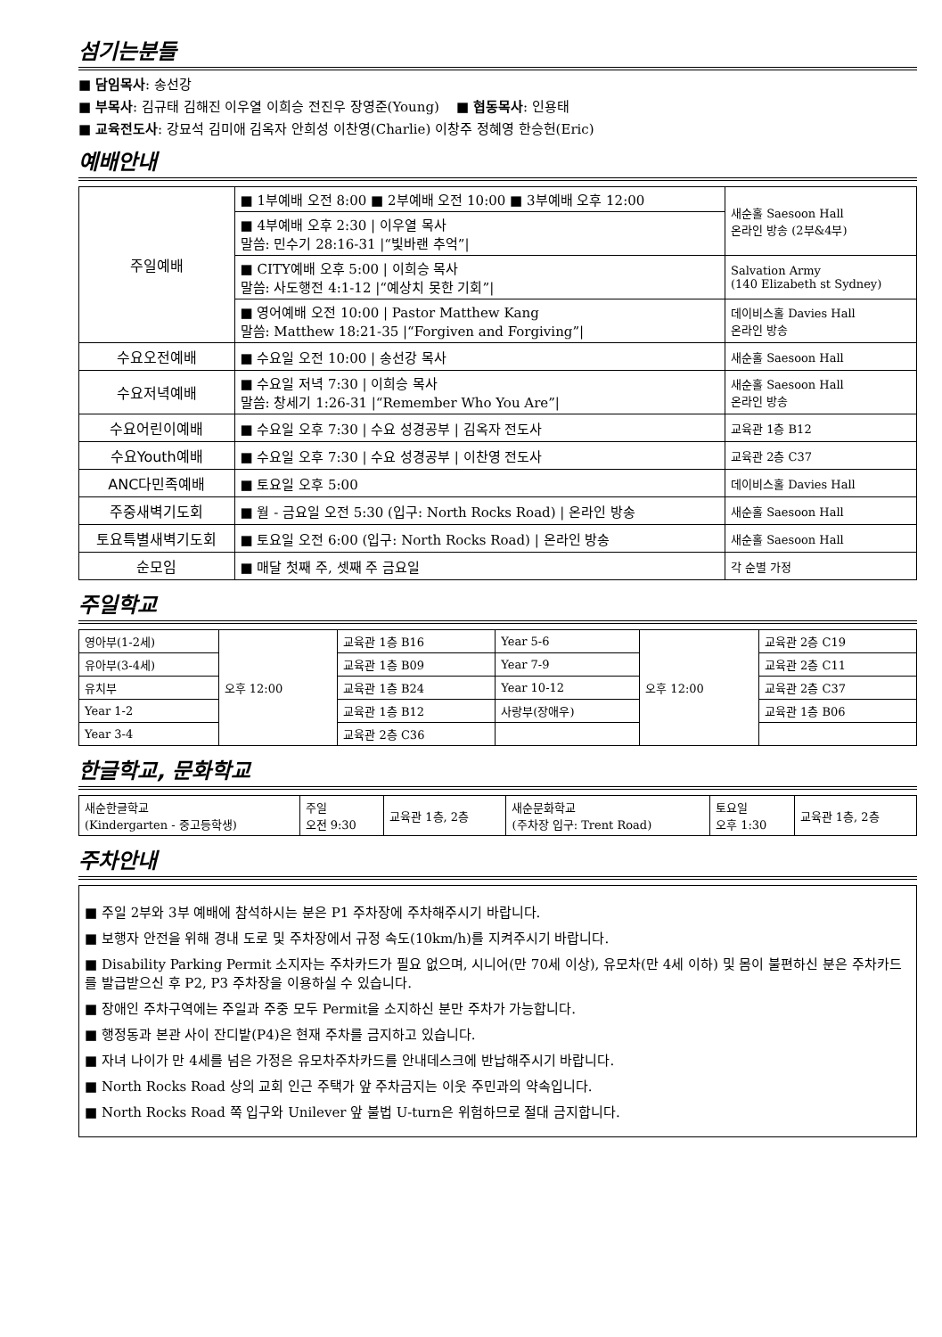섬기는분들
■ 담임목사: 송선강
■ 부목사: 김규태 김해진 이우열 이희승 전진우 장영준(Young) ■ 협동목사: 인용태
■ 교육전도사: 강묘석 김미애 김옥자 안희성 이찬영(Charlie) 이창주 정혜영 한승헌(Eric)
예배안내
| 주일예배 | ■ 1부예배 오전 8:00 ■ 2부예배 오전 10:00 ■ 3부예배 오후 12:00 | 새순홀 Saesoon Hall 온라인 방송 (2부&4부) |
| | ■ 4부예배 오후 2:30 / 이우열 목사 말씀: 민수기 28:16-31 /“빛바랜 추억”/ | |
| | ■ CITY예배 오후 5:00 / 이희승 목사 말씀: 사도행전 4:1-12 /“예상치 못한 기회”/ | Salvation Army (140 Elizabeth st Sydney) |
| | ■ 영어예배 오전 10:00 / Pastor Matthew Kang 말씀: Matthew 18:21-35 /“Forgiven and Forgiving”/ | 데이비스홀 Davies Hall 온라인 방송 |
| 수요오전예배 | ■ 수요일 오전 10:00 / 송선강 목사 | 새순홀 Saesoon Hall |
| 수요저녁예배 | ■ 수요일 저녁 7:30 / 이희승 목사 말씀: 창세기 1:26-31 /“Remember Who You Are”/ | 새순홀 Saesoon Hall 온라인 방송 |
| 수요어린이예배 | ■ 수요일 오후 7:30 / 수요 성경공부 / 김옥자 전도사 | 교육관 1층 B12 |
| 수요Youth예배 | ■ 수요일 오후 7:30 / 수요 성경공부 / 이찬영 전도사 | 교육관 2층 C37 |
| ANC다민족예배 | ■ 토요일 오후 5:00 | 데이비스홀 Davies Hall |
| 주중새벽기도회 | ■ 월 - 금요일 오전 5:30 (입구: North Rocks Road) / 온라인 방송 | 새순홀 Saesoon Hall |
| 토요특별새벽기도회 | ■ 토요일 오전 6:00 (입구: North Rocks Road) / 온라인 방송 | 새순홀 Saesoon Hall |
| 순모임 | ■ 매달 첫째 주, 셋째 주 금요일 | 각 순별 가정 |
주일학교
| 영아부(1-2세) | 오후 12:00 | 교육관 1층 B16 | Year 5-6 | 오후 12:00 | 교육관 2층 C19 |
| 유아부(3-4세) | | 교육관 1층 B09 | Year 7-9 | | 교육관 2층 C11 |
| 유치부 | | 교육관 1층 B24 | Year 10-12 | | 교육관 2층 C37 |
| Year 1-2 | | 교육관 1층 B12 | 사랑부(장애우) | | 교육관 1층 B06 |
| Year 3-4 | | 교육관 2층 C36 | | | |
한글학교, 문화학교
| 새순한글학교 (Kindergarten - 중고등학생) | 주일 오전 9:30 | 교육관 1층, 2층 | 새순문화학교 (주차장 입구: Trent Road) | 토요일 오후 1:30 | 교육관 1층, 2층 |
주차안내
■ 주일 2부와 3부 예배에 참석하시는 분은 P1 주차장에 주차해주시기 바랍니다.
■ 보행자 안전을 위해 경내 도로 및 주차장에서 규정 속도(10km/h)를 지켜주시기 바랍니다.
■ Disability Parking Permit 소지자는 주차카드가 필요 없으며, 시니어(만 70세 이상), 유모차(만 4세 이하) 및 몸이 불편하신 분은 주차카드를 발급받으신 후 P2, P3 주차장을 이용하실 수 있습니다.
■ 장애인 주차구역에는 주일과 주중 모두 Permit을 소지하신 분만 주차가 가능합니다.
■ 행정동과 본관 사이 잔디밭(P4)은 현재 주차를 금지하고 있습니다.
■ 자녀 나이가 만 4세를 넘은 가정은 유모차주차카드를 안내데스크에 반납해주시기 바랍니다.
■ North Rocks Road 상의 교회 인근 주택가 앞 주차금지는 이웃 주민과의 약속입니다.
■ North Rocks Road 쪽 입구와 Unilever 앞 불법 U-turn은 위험하므로 절대 금지합니다.